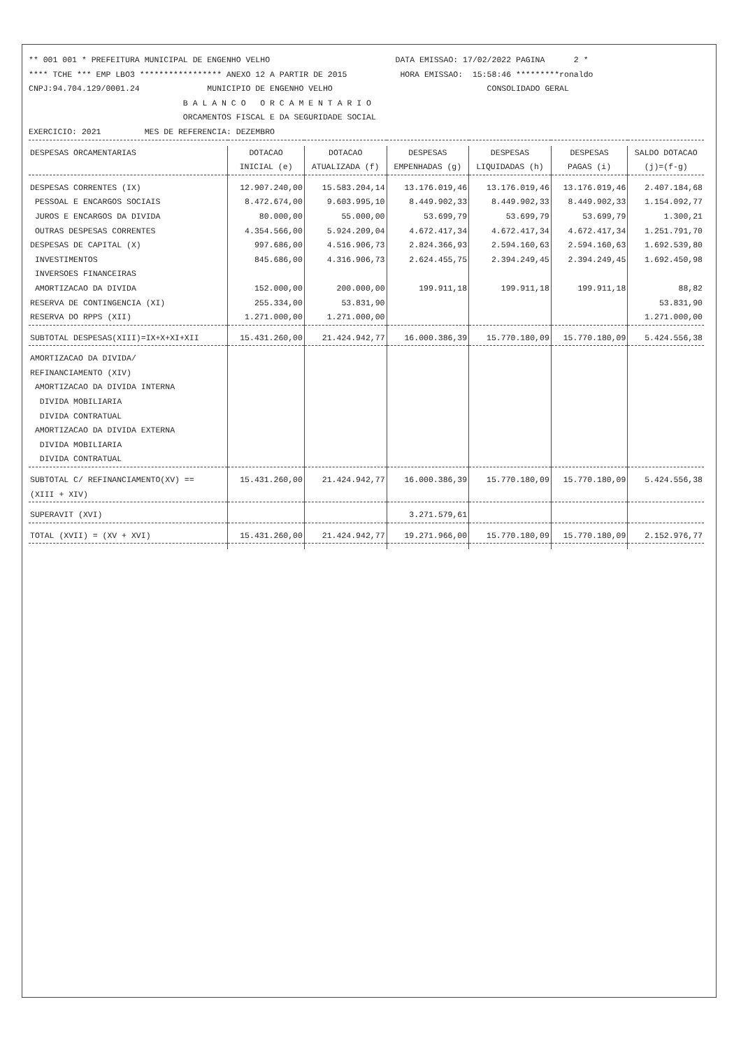** 001 001 * PREFEITURA MUNICIPAL DE ENGENHO VELHO                          DATA EMISSAO: 17/02/2022 PAGINA      2 *
**** TCHE *** EMP LBO3 ***************** ANEXO 12 A PARTIR DE 2015           HORA EMISSAO:  15:58:46 *********ronaldo
CNPJ:94.704.129/0001.24              MUNICIPIO DE ENGENHO VELHO                                CONSOLIDADO GERAL
                                B A L A N C O   O R C A M E N T A R I O
                                ORCAMENTOS FISCAL E DA SEGURIDADE SOCIAL
EXERCICIO: 2021         MES DE REFERENCIA: DEZEMBRO
| DESPESAS ORCAMENTARIAS | DOTACAO INICIAL (e) | DOTACAO ATUALIZADA (f) | DESPESAS EMPENHADAS (g) | DESPESAS LIQUIDADAS (h) | DESPESAS PAGAS (i) | SALDO DOTACAO (j)=(f-g) |
| --- | --- | --- | --- | --- | --- | --- |
| DESPESAS CORRENTES (IX) | 12.907.240,00 | 15.583.204,14 | 13.176.019,46 | 13.176.019,46 | 13.176.019,46 | 2.407.184,68 |
| PESSOAL E ENCARGOS SOCIAIS | 8.472.674,00 | 9.603.995,10 | 8.449.902,33 | 8.449.902,33 | 8.449.902,33 | 1.154.092,77 |
| JUROS E ENCARGOS DA DIVIDA | 80.000,00 | 55.000,00 | 53.699,79 | 53.699,79 | 53.699,79 | 1.300,21 |
| OUTRAS DESPESAS CORRENTES | 4.354.566,00 | 5.924.209,04 | 4.672.417,34 | 4.672.417,34 | 4.672.417,34 | 1.251.791,70 |
| DESPESAS DE CAPITAL (X) | 997.686,00 | 4.516.906,73 | 2.824.366,93 | 2.594.160,63 | 2.594.160,63 | 1.692.539,80 |
| INVESTIMENTOS | 845.686,00 | 4.316.906,73 | 2.624.455,75 | 2.394.249,45 | 2.394.249,45 | 1.692.450,98 |
| INVERSOES FINANCEIRAS | | | | | | |
| AMORTIZACAO DA DIVIDA | 152.000,00 | 200.000,00 | 199.911,18 | 199.911,18 | 199.911,18 | 88,82 |
| RESERVA DE CONTINGENCIA (XI) | 255.334,00 | 53.831,90 | | | | 53.831,90 |
| RESERVA DO RPPS (XII) | 1.271.000,00 | 1.271.000,00 | | | | 1.271.000,00 |
| SUBTOTAL DESPESAS(XIII)=IX+X+XI+XII | 15.431.260,00 | 21.424.942,77 | 16.000.386,39 | 15.770.180,09 | 15.770.180,09 | 5.424.556,38 |
| AMORTIZACAO DA DIVIDA/ REFINANCIAMENTO (XIV) AMORTIZACAO DA DIVIDA INTERNA DIVIDA MOBILIARIA DIVIDA CONTRATUAL AMORTIZACAO DA DIVIDA EXTERNA DIVIDA MOBILIARIA DIVIDA CONTRATUAL | | | | | | |
| SUBTOTAL C/ REFINANCIAMENTO(XV) == (XIII + XIV) | 15.431.260,00 | 21.424.942,77 | 16.000.386,39 | 15.770.180,09 | 15.770.180,09 | 5.424.556,38 |
| SUPERAVIT (XVI) | | | 3.271.579,61 | | | |
| TOTAL (XVII) = (XV + XVI) | 15.431.260,00 | 21.424.942,77 | 19.271.966,00 | 15.770.180,09 | 15.770.180,09 | 2.152.976,77 |